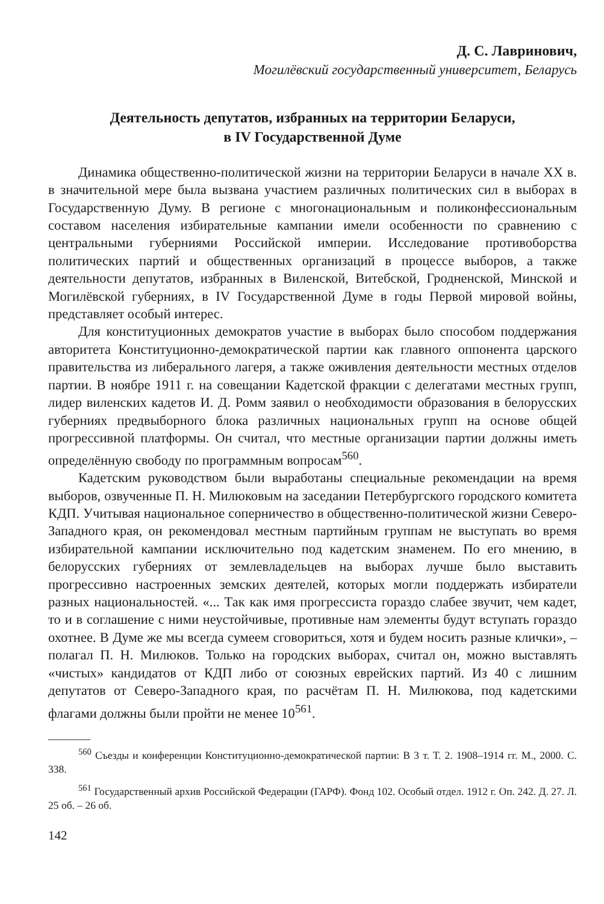Д. С. Лавринович,
Могилёвский государственный университет, Беларусь
Деятельность депутатов, избранных на территории Беларуси,
в IV Государственной Думе
Динамика общественно-политической жизни на территории Беларуси в начале XX в. в значительной мере была вызвана участием различных политических сил в выборах в Государственную Думу. В регионе с многонациональным и поликонфессиональным составом населения избирательные кампании имели особенности по сравнению с центральными губерниями Российской империи. Исследование противоборства политических партий и общественных организаций в процессе выборов, а также деятельности депутатов, избранных в Виленской, Витебской, Гродненской, Минской и Могилёвской губерниях, в IV Государственной Думе в годы Первой мировой войны, представляет особый интерес.
Для конституционных демократов участие в выборах было способом поддержания авторитета Конституционно-демократической партии как главного оппонента царского правительства из либерального лагеря, а также оживления деятельности местных отделов партии. В ноябре 1911 г. на совещании Кадетской фракции с делегатами местных групп, лидер виленских кадетов И. Д. Ромм заявил о необходимости образования в белорусских губерниях предвыборного блока различных национальных групп на основе общей прогрессивной платформы. Он считал, что местные организации партии должны иметь определённую свободу по программным вопросам<sup>560</sup>.
Кадетским руководством были выработаны специальные рекомендации на время выборов, озвученные П. Н. Милюковым на заседании Петербургского городского комитета КДП. Учитывая национальное соперничество в общественно-политической жизни Северо-Западного края, он рекомендовал местным партийным группам не выступать во время избирательной кампании исключительно под кадетским знаменем. По его мнению, в белорусских губерниях от землевладельцев на выборах лучше было выставить прогрессивно настроенных земских деятелей, которых могли поддержать избиратели разных национальностей. «... Так как имя прогрессиста гораздо слабее звучит, чем кадет, то и в соглашение с ними неустойчивые, противные нам элементы будут вступать гораздо охотнее. В Думе же мы всегда сумеем сговориться, хотя и будем носить разные клички», – полагал П. Н. Милюков. Только на городских выборах, считал он, можно выставлять «чистых» кандидатов от КДП либо от союзных еврейских партий. Из 40 с лишним депутатов от Северо-Западного края, по расчётам П. Н. Милюкова, под кадетскими флагами должны были пройти не менее 10<sup>561</sup>.
<sup>560</sup> Съезды и конференции Конституционно-демократической партии: В 3 т. Т. 2. 1908–1914 гг. М., 2000. С. 338.
<sup>561</sup> Государственный архив Российской Федерации (ГАРФ). Фонд 102. Особый отдел. 1912 г. Оп. 242. Д. 27. Л. 25 об. – 26 об.
142